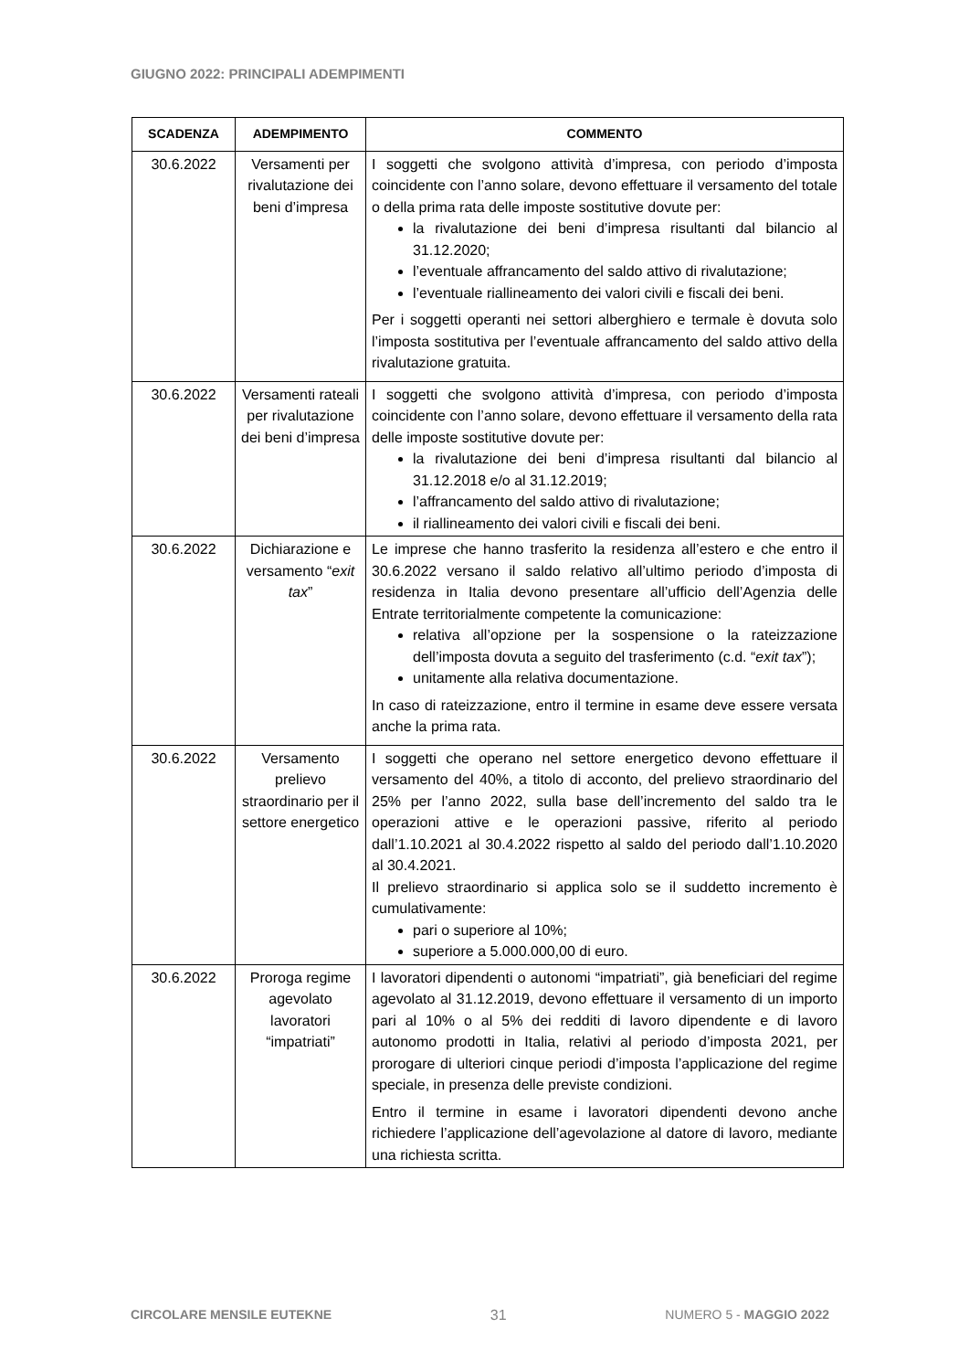GIUGNO 2022: PRINCIPALI ADEMPIMENTI
| SCADENZA | ADEMPIMENTO | COMMENTO |
| --- | --- | --- |
| 30.6.2022 | Versamenti per rivalutazione dei beni d’impresa | I soggetti che svolgono attività d’impresa, con periodo d’imposta coincidente con l’anno solare, devono effettuare il versamento del totale o della prima rata delle imposte sostitutive dovute per: la rivalutazione dei beni d’impresa risultanti dal bilancio al 31.12.2020; l’eventuale affrancamento del saldo attivo di rivalutazione; l’eventuale riallineamento dei valori civili e fiscali dei beni. Per i soggetti operanti nei settori alberghiero e termale è dovuta solo l’imposta sostitutiva per l’eventuale affrancamento del saldo attivo della rivalutazione gratuita. |
| 30.6.2022 | Versamenti rateali per rivalutazione dei beni d’impresa | I soggetti che svolgono attività d’impresa, con periodo d’imposta coincidente con l’anno solare, devono effettuare il versamento della rata delle imposte sostitutive dovute per: la rivalutazione dei beni d’impresa risultanti dal bilancio al 31.12.2018 e/o al 31.12.2019; l’affrancamento del saldo attivo di rivalutazione; il riallineamento dei valori civili e fiscali dei beni. |
| 30.6.2022 | Dichiarazione e versamento “ exit tax ” | Le imprese che hanno trasferito la residenza all’estero e che entro il 30.6.2022 versano il saldo relativo all’ultimo periodo d’imposta di residenza in Italia devono presentare all’ufficio dell’Agenzia delle Entrate territorialmente competente la comunicazione: relativa all’opzione per la sospensione o la rateizzazione dell’imposta dovuta a seguito del trasferimento (c.d. “ exit tax ”); unitamente alla relativa documentazione. In caso di rateizzazione, entro il termine in esame deve essere versata anche la prima rata. |
| 30.6.2022 | Versamento prelievo straordinario per il settore energetico | I soggetti che operano nel settore energetico devono effettuare il versamento del 40%, a titolo di acconto, del prelievo straordinario del 25% per l’anno 2022, sulla base dell’incremento del saldo tra le operazioni attive e le operazioni passive, riferito al periodo dall’1.10.2021 al 30.4.2022 rispetto al saldo del periodo dall’1.10.2020 al 30.4.2021. Il prelievo straordinario si applica solo se il suddetto incremento è cumulativamente: pari o superiore al 10%; superiore a 5.000.000,00 di euro. |
| 30.6.2022 | Proroga regime agevolato lavoratori “impatriati” | I lavoratori dipendenti o autonomi “impatriati”, già beneficiari del regime agevolato al 31.12.2019, devono effettuare il versamento di un importo pari al 10% o al 5% dei redditi di lavoro dipendente e di lavoro autonomo prodotti in Italia, relativi al periodo d’imposta 2021, per prorogare di ulteriori cinque periodi d’imposta l’applicazione del regime speciale, in presenza delle previste condizioni. Entro il termine in esame i lavoratori dipendenti devono anche richiedere l’applicazione dell’agevolazione al datore di lavoro, mediante una richiesta scritta. |
CIRCOLARE MENSILE EUTEKNE 31 NUMERO 5 - MAGGIO 2022